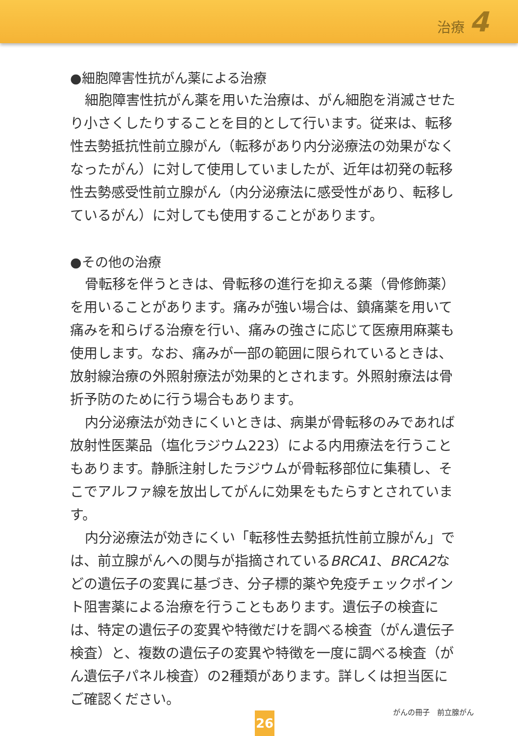治療 4
●細胞障害性抗がん薬による治療
細胞障害性抗がん薬を用いた治療は、がん細胞を消滅させたり小さくしたりすることを目的として行います。従来は、転移性去勢抵抗性前立腺がん（転移があり内分泌療法の効果がなくなったがん）に対して使用していましたが、近年は初発の転移性去勢感受性前立腺がん（内分泌療法に感受性があり、転移しているがん）に対しても使用することがあります。
●その他の治療
骨転移を伴うときは、骨転移の進行を抑える薬（骨修飾薬）を用いることがあります。痛みが強い場合は、鎮痛薬を用いて痛みを和らげる治療を行い、痛みの強さに応じて医療用麻薬も使用します。なお、痛みが一部の範囲に限られているときは、放射線治療の外照射療法が効果的とされます。外照射療法は骨折予防のために行う場合もあります。
内分泌療法が効きにくいときは、病巣が骨転移のみであれば放射性医薬品（塩化ラジウム223）による内用療法を行うこともあります。静脈注射したラジウムが骨転移部位に集積し、そこでアルファ線を放出してがんに効果をもたらすとされています。
内分泌療法が効きにくい「転移性去勢抵抗性前立腺がん」では、前立腺がんへの関与が指摘されているBRCA1、BRCA2などの遺伝子の変異に基づき、分子標的薬や免疫チェックポイント阻害薬による治療を行うこともあります。遺伝子の検査には、特定の遺伝子の変異や特徴だけを調べる検査（がん遺伝子検査）と、複数の遺伝子の変異や特徴を一度に調べる検査（がん遺伝子パネル検査）の2種類があります。詳しくは担当医にご確認ください。
26
がんの冊子　前立腺がん